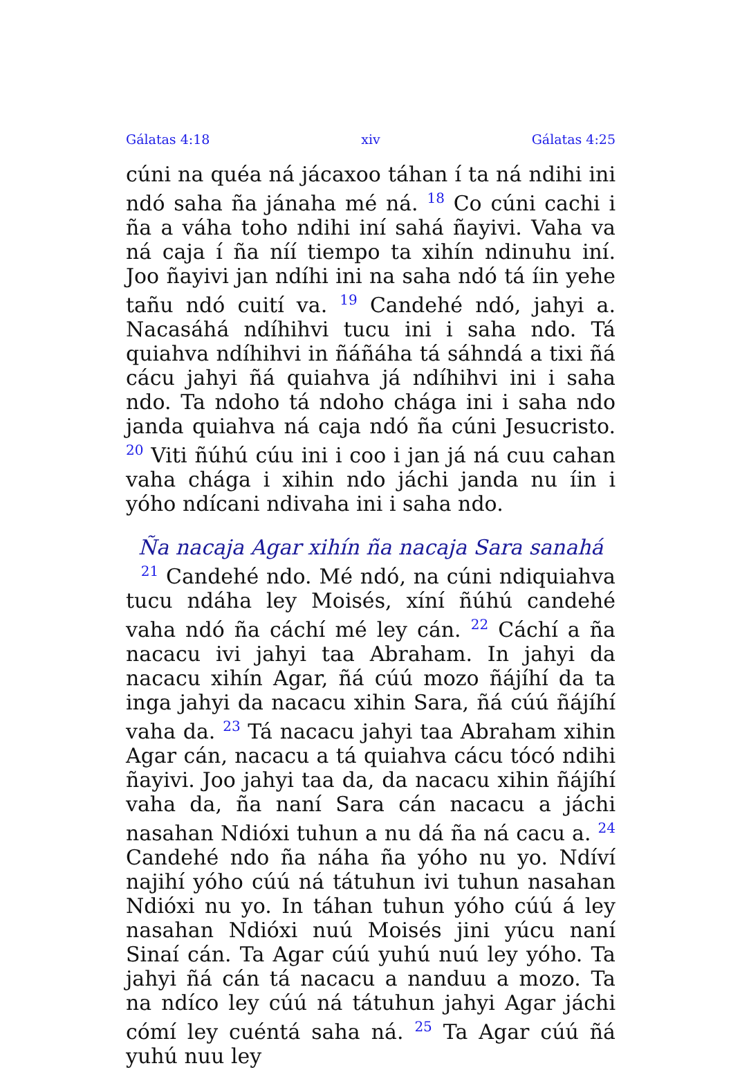Gálatas 4:18 xiv Gálatas 4:25
cúni na quéa ná jácaxoo táhan í ta ná ndihi ini ndó saha ña jánaha mé ná. <sup>18</sup> Co cúni cachi i ña a váha toho ndihi iní sahá ñayivi. Vaha va ná caja í ña níí tiempo ta xihín ndinuhu iní. Joo ñayivi jan ndíhi ini na saha ndó tá íin yehe tañu ndó cuití va. <sup>19</sup> Candehé ndó, jahyi a. Nacasáhá ndíhihvi tucu ini i saha ndo. Tá quiahva ndíhihvi in ñáñáha tá sáhndá a tixi ñá cácu jahyi ñá quiahva já ndíhihvi ini i saha ndo. Ta ndoho tá ndoho chága ini i saha ndo janda quiahva ná caja ndó ña cúni Jesucristo. <sup>20</sup> Viti ñúhú cúu ini i coo i jan já ná cuu cahan vaha chága i xihin ndo jáchi janda nu íin i yóho ndícani ndivaha ini i saha ndo.
Ña nacaja Agar xihín ña nacaja Sara sanahá
<sup>21</sup> Candehé ndo. Mé ndó, na cúni ndiquiahva tucu ndáha ley Moisés, xíní ñúhú candehé vaha ndó ña cáchí mé ley cán. <sup>22</sup> Cáchí a ña nacacu ivi jahyi taa Abraham. In jahyi da nacacu xihín Agar, ñá cúú mozo ñájíhí da ta inga jahyi da nacacu xihin Sara, ñá cúú ñájíhí vaha da. <sup>23</sup> Tá nacacu jahyi taa Abraham xihin Agar cán, nacacu a tá quiahva cácu tócó ndihi ñayivi. Joo jahyi taa da, da nacacu xihin ñájíhí vaha da, ña naní Sara cán nacacu a jáchi nasahan Ndióxi tuhun a nu dá ña ná cacu a. <sup>24</sup> Candehé ndo ña náha ña yóho nu yo. Ndíví najihí yóho cúú ná tátuhun ivi tuhun nasahan Ndióxi nu yo. In táhan tuhun yóho cúú á ley nasahan Ndióxi nuú Moisés jini yúcu naní Sinaí cán. Ta Agar cúú yuhú nuú ley yóho. Ta jahyi ñá cán tá nacacu a nanduu a mozo. Ta na ndíco ley cúú ná tátuhun jahyi Agar jáchi cómí ley cuéntá saha ná. <sup>25</sup> Ta Agar cúú ñá yuhú nuu ley